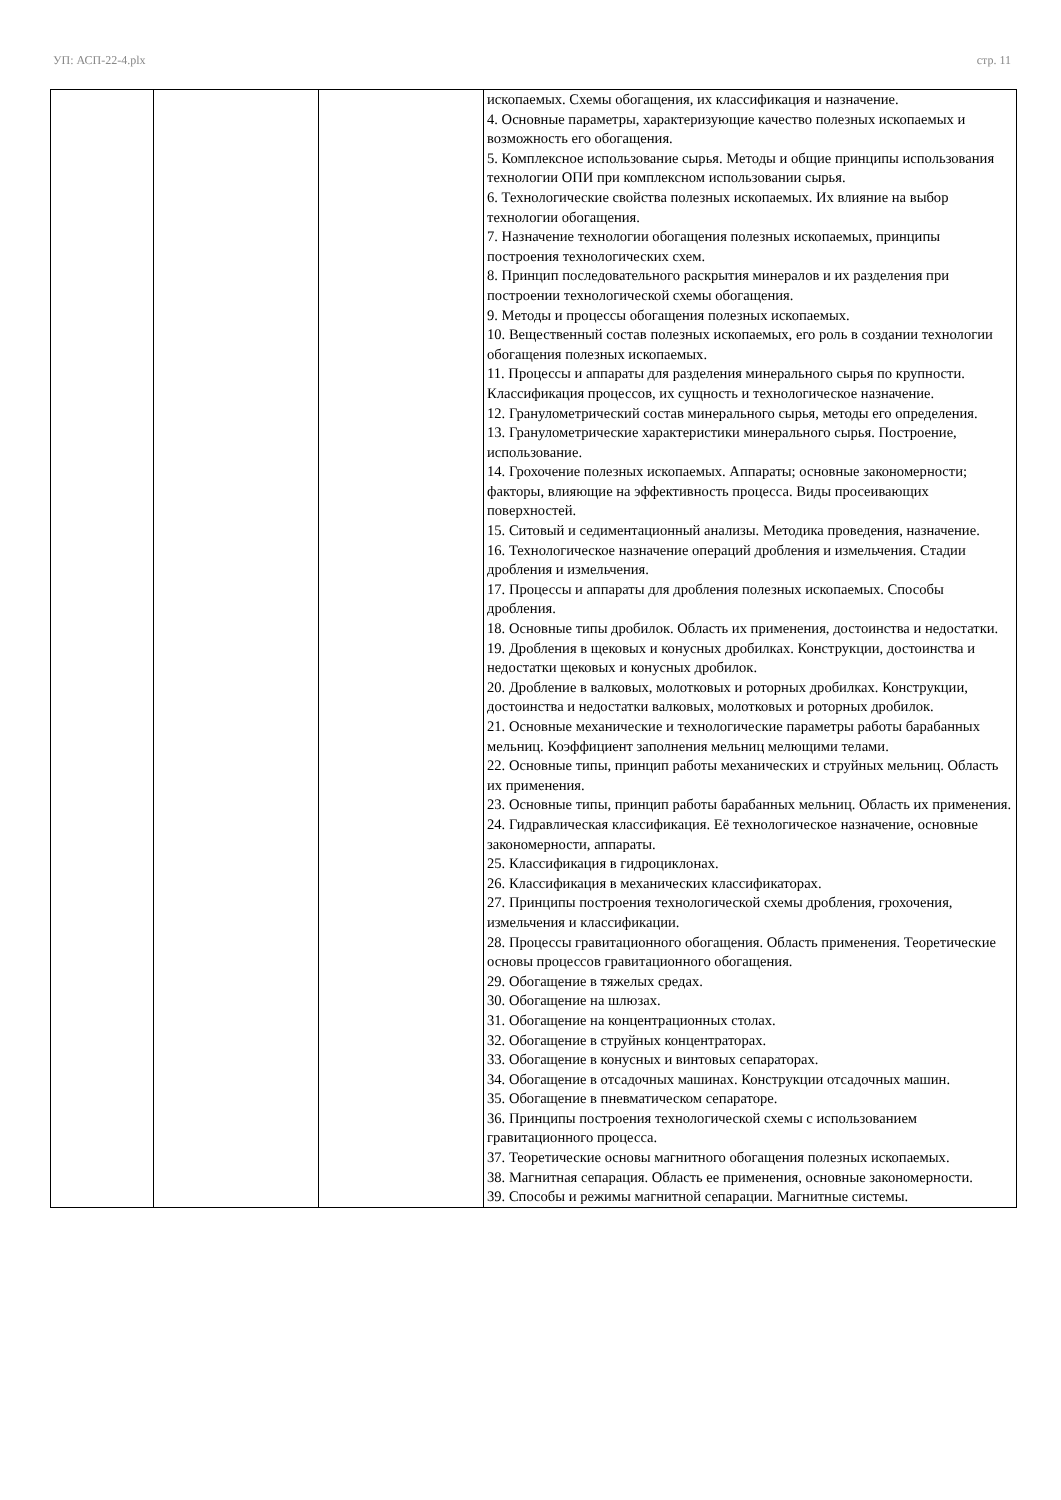УП: АСП-22-4.plx стр. 11
| | | | ископаемых. Схемы обогащения, их классификация и назначение. 4. Основные параметры, характеризующие качество полезных ископаемых и возможность его обогащения. 5. Комплексное использование сырья. Методы и общие принципы использования технологии ОПИ при комплексном использовании сырья. 6. Технологические свойства полезных ископаемых. Их влияние на выбор технологии обогащения. 7. Назначение технологии обогащения полезных ископаемых, принципы построения технологических схем. 8. Принцип последовательного раскрытия минералов и их разделения при построении технологической схемы обогащения. 9. Методы и процессы обогащения полезных ископаемых. 10. Вещественный состав полезных ископаемых, его роль в создании технологии обогащения полезных ископаемых. 11. Процессы и аппараты для разделения минерального сырья по крупности. Классификация процессов, их сущность и технологическое назначение. 12. Гранулометрический состав минерального сырья, методы его определения. 13. Гранулометрические характеристики минерального сырья. Построение, использование. 14. Грохочение полезных ископаемых. Аппараты; основные закономерности; факторы, влияющие на эффективность процесса. Виды просеивающих поверхностей. 15. Ситовый и седиментационный анализы. Методика проведения, назначение. 16. Технологическое назначение операций дробления и измельчения. Стадии дробления и измельчения. 17. Процессы и аппараты для дробления полезных ископаемых. Способы дробления. 18. Основные типы дробилок. Область их применения, достоинства и недостатки. 19. Дробления в щековых и конусных дробилках. Конструкции, достоинства и недостатки щековых и конусных дробилок. 20. Дробление в валковых, молотковых и роторных дробилках. Конструкции, достоинства и недостатки валковых, молотковых и роторных дробилок. 21. Основные механические и технологические параметры работы барабанных мельниц. Коэффициент заполнения мельниц мелющими телами. 22. Основные типы, принцип работы механических и струйных мельниц. Область их применения. 23. Основные типы, принцип работы барабанных мельниц. Область их применения. 24. Гидравлическая классификация. Её технологическое назначение, основные закономерности, аппараты. 25. Классификация в гидроциклонах. 26. Классификация в механических классификаторах. 27. Принципы построения технологической схемы дробления, грохочения, измельчения и классификации. 28. Процессы гравитационного обогащения. Область применения. Теоретические основы процессов гравитационного обогащения. 29. Обогащение в тяжелых средах. 30. Обогащение на шлюзах. 31. Обогащение на концентрационных столах. 32. Обогащение в струйных концентраторах. 33. Обогащение в конусных и винтовых сепараторах. 34. Обогащение в отсадочных машинах. Конструкции отсадочных машин. 35. Обогащение в пневматическом сепараторе. 36. Принципы построения технологической схемы с использованием гравитационного процесса. 37. Теоретические основы магнитного обогащения полезных ископаемых. 38. Магнитная сепарация. Область ее применения, основные закономерности. 39. Способы и режимы магнитной сепарации. Магнитные системы. |